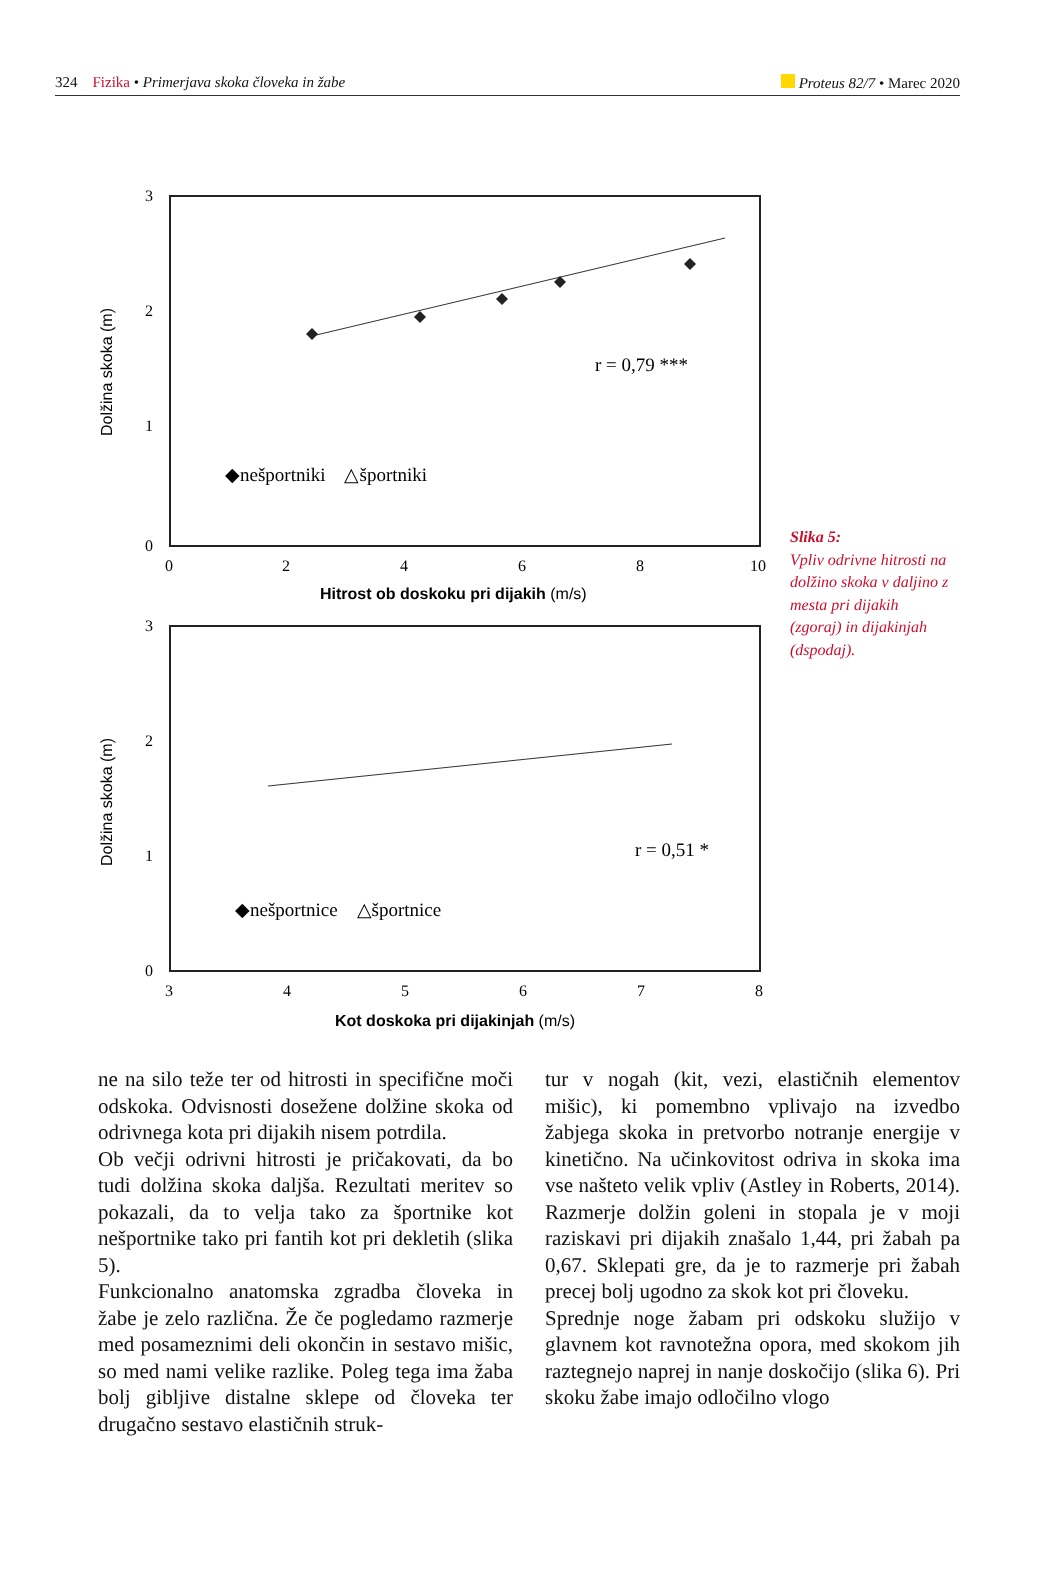324 Fizika • Primerjava skoka človeka in žabe Proteus 82/7 • Marec 2020
3
2
1
0
0
2
4
6
8
10
Dolžina skoka (m)
Hitrost ob doskoku pri dijakih (m/s)
r = 0,79 ***
◆nešportniki △športniki
3
2
1
0
3
4
5
6
7
8
Dolžina skoka (m)
Kot doskoka pri dijakinjah (m/s)
r = 0,51 *
◆nešportnice △športnice
Slika 5:
Vpliv odrivne hitrosti na dolžino skoka v daljino z mesta pri dijakih (zgoraj) in dijakinjah (dspodaj).
ne na silo teže ter od hitrosti in specifične moči odskoka. Odvisnosti dosežene dolžine skoka od odrivnega kota pri dijakih nisem potrdila.
Ob večji odrivni hitrosti je pričakovati, da bo tudi dolžina skoka daljša. Rezultati meritev so pokazali, da to velja tako za športnike kot nešportnike tako pri fantih kot pri dekletih (slika 5).
Funkcionalno anatomska zgradba človeka in žabe je zelo različna. Že če pogledamo razmerje med posameznimi deli okončin in sestavo mišic, so med nami velike razlike. Poleg tega ima žaba bolj gibljive distalne sklepe od človeka ter drugačno sestavo elastičnih struk-
tur v nogah (kit, vezi, elastičnih elementov mišic), ki pomembno vplivajo na izvedbo žabjega skoka in pretvorbo notranje energije v kinetično. Na učinkovitost odriva in skoka ima vse našteto velik vpliv (Astley in Roberts, 2014). Razmerje dolžin goleni in stopala je v moji raziskavi pri dijakih znašalo 1,44, pri žabah pa 0,67. Sklepati gre, da je to razmerje pri žabah precej bolj ugodno za skok kot pri človeku.
Sprednje noge žabam pri odskoku služijo v glavnem kot ravnotežna opora, med skokom jih raztegnejo naprej in nanje doskočijo (slika 6). Pri skoku žabe imajo odločilno vlogo